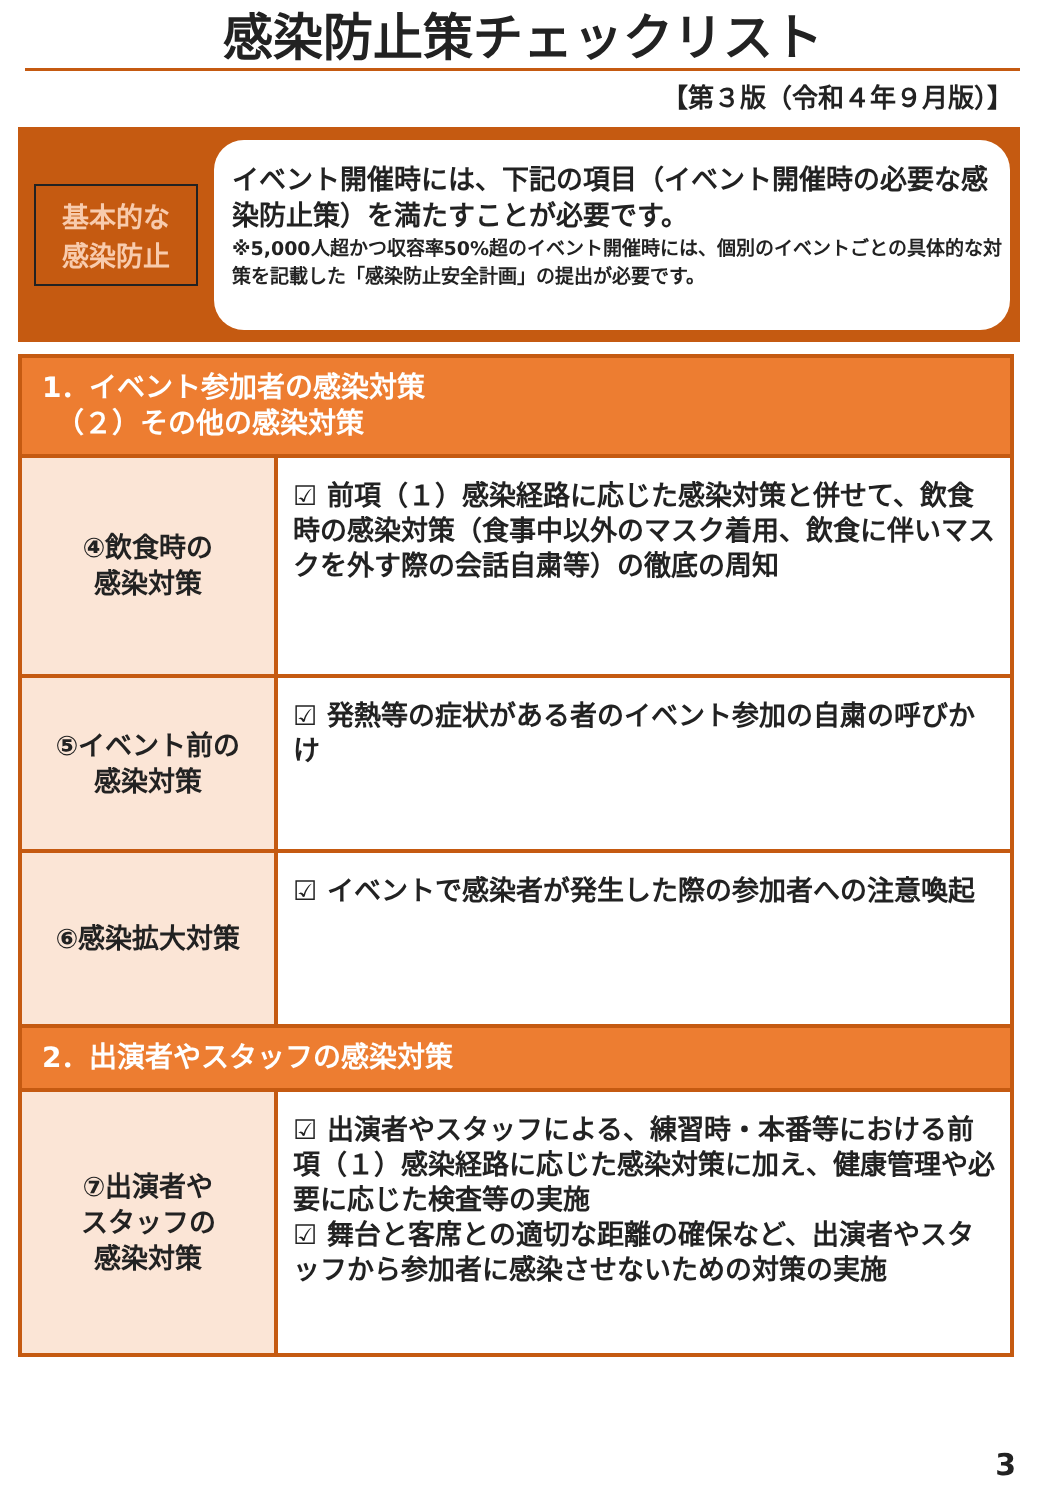感染防止策チェックリスト
【第３版（令和４年９月版）】
基本的な
感染防止
イベント開催時には、下記の項目（イベント開催時の必要な感染防止策）を満たすことが必要です。
※5,000人超かつ収容率50%超のイベント開催時には、個別のイベントごとの具体的な対策を記載した「感染防止安全計画」の提出が必要です。
| 1．イベント参加者の感染対策 （２）その他の感染対策 | |
| ④飲食時の 感染対策 | ☑ 前項（１）感染経路に応じた感染対策と併せて、飲食時の感染対策（食事中以外のマスク着用、飲食に伴いマスクを外す際の会話自粛等）の徹底の周知 |
| ⑤イベント前の 感染対策 | ☑ 発熱等の症状がある者のイベント参加の自粛の呼びかけ |
| ⑥感染拡大対策 | ☑ イベントで感染者が発生した際の参加者への注意喚起 |
| 2．出演者やスタッフの感染対策 | |
| ⑦出演者や スタッフの 感染対策 | ☑ 出演者やスタッフによる、練習時・本番等における前項（１）感染経路に応じた感染対策に加え、健康管理や必要に応じた検査等の実施 ☑ 舞台と客席との適切な距離の確保など、出演者やスタッフから参加者に感染させないための対策の実施 |
3